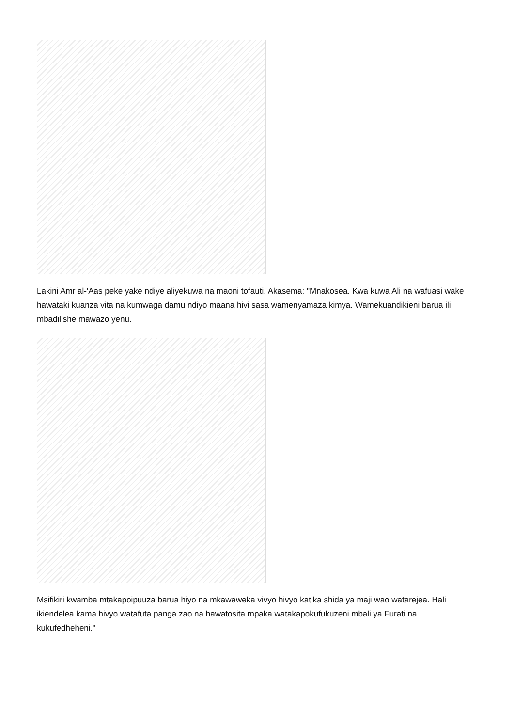Lakini Amr al-'Aas peke yake ndiye aliyekuwa na maoni tofauti. Akasema: "Mnakosea. Kwa kuwa Ali na wafuasi wake hawataki kuanza vita na kumwaga damu ndiyo maana hivi sasa wamenyamaza kimya. Wamekuandikieni barua ili mbadilishe mawazo yenu.
Msifikiri kwamba mtakapoipuuza barua hiyo na mkawaweka vivyo hivyo katika shida ya maji wao watarejea. Hali ikiendelea kama hivyo watafuta panga zao na hawatosita mpaka watakapokufukuzeni mbali ya Furati na kukufedheheni."